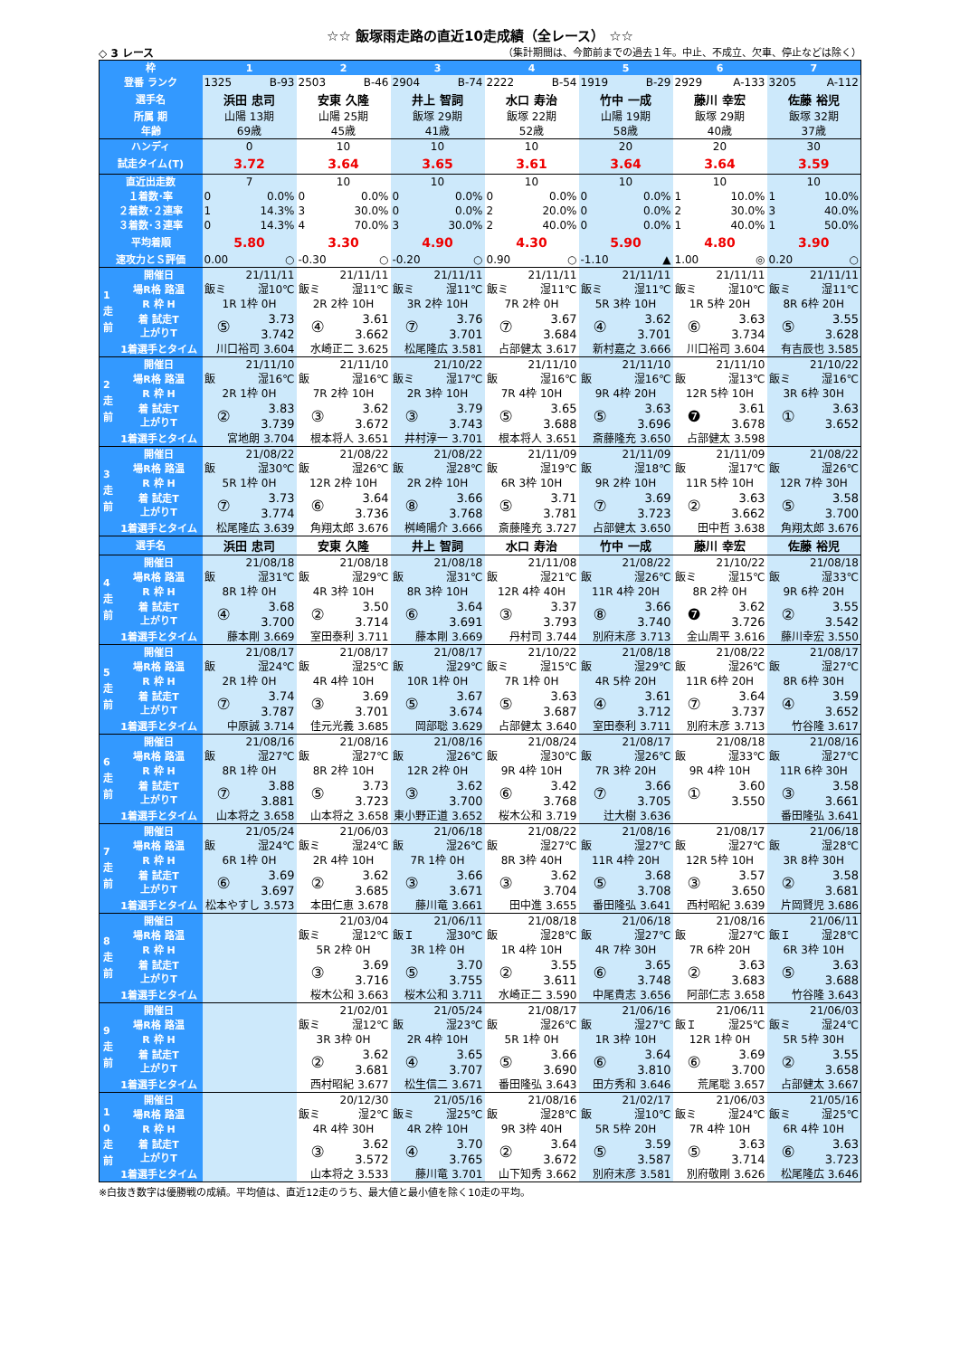☆☆ 飯塚雨走路の直近10走成績（全レース） ☆☆
◇ 3 レース （集計期間は、今節前までの過去１年。中止、不成立、欠車、停止などは除く）
| 枠 | | 1 | 2 | 3 | 4 | 5 | 6 | 7 |
| 登番 ランク | | 1325 B-93 | 2503 B-46 | 2904 B-74 | 2222 B-54 | 1919 B-29 | 2929 A-133 | 3205 A-112 |
| 選手名 | | 浜田 忠司 | 安東 久隆 | 井上 智詞 | 水口 寿治 | 竹中 一成 | 藤川 幸宏 | 佐藤 裕児 |
| 所属 期 | | 山陽 13期 | 山陽 25期 | 飯塚 29期 | 飯塚 22期 | 山陽 19期 | 飯塚 29期 | 飯塚 32期 |
| 年齢 | | 69歳 | 45歳 | 41歳 | 52歳 | 58歳 | 40歳 | 37歳 |
| ハンディ | | 0 | 10 | 10 | 10 | 20 | 20 | 30 |
| 試走タイム(T) | | 3.72 | 3.64 | 3.65 | 3.61 | 3.64 | 3.64 | 3.59 |
| 直近出走数 | | 7 | 10 | 10 | 10 | 10 | 10 | 10 |
| １着数･率 | | 0 0.0% | 0 0.0% | 0 0.0% | 0 0.0% | 0 0.0% | 1 10.0% | 1 10.0% |
| ２着数･２連率 | | 1 14.3% | 3 30.0% | 0 0.0% | 2 20.0% | 0 0.0% | 2 30.0% | 3 40.0% |
| ３着数･３連率 | | 0 14.3% | 4 70.0% | 3 30.0% | 2 40.0% | 0 0.0% | 1 40.0% | 1 50.0% |
| 平均着順 | | 5.80 | 3.30 | 4.90 | 4.30 | 5.90 | 4.80 | 3.90 |
| 速攻力とＳ評価 | | 0.00 ○ | -0.30 ○ | -0.20 ○ | 0.90 ○ | -1.10 ▲ | 1.00 ◎ | 0.20 ○ |
| 1 走 前 | 開催日 | 21/11/11 | 21/11/11 | 21/11/11 | 21/11/11 | 21/11/11 | 21/11/11 | 21/11/11 |
| | 場R格 路温 | 飯ミ 湿10℃ | 飯ミ 湿11℃ | 飯ミ 湿11℃ | 飯ミ 湿11℃ | 飯ミ 湿11℃ | 飯ミ 湿10℃ | 飯ミ 湿11℃ |
| | R 枠 H | 1R 1枠 0H | 2R 2枠 10H | 3R 2枠 10H | 7R 2枠 0H | 5R 3枠 10H | 1R 5枠 20H | 8R 6枠 20H |
| | 着 試走T 上がりT | ⑤ 3.73 3.742 | ④ 3.61 3.662 | ⑦ 3.76 3.701 | ⑦ 3.67 3.684 | ④ 3.62 3.701 | ⑥ 3.63 3.734 | ⑤ 3.55 3.628 |
| | 1着選手とタイム | 川口裕司 3.604 | 水崎正二 3.625 | 松尾隆広 3.581 | 占部健太 3.617 | 新村嘉之 3.666 | 川口裕司 3.604 | 有吉辰也 3.585 |
| 2 走 前 | 開催日 | 21/11/10 | 21/11/10 | 21/10/22 | 21/11/10 | 21/11/10 | 21/11/10 | 21/10/22 |
| | 場R格 路温 | 飯 湿16℃ | 飯 湿16℃ | 飯ミ 湿17℃ | 飯 湿16℃ | 飯 湿16℃ | 飯 湿13℃ | 飯ミ 湿16℃ |
| | R 枠 H | 2R 1枠 0H | 7R 2枠 10H | 2R 3枠 10H | 7R 4枠 10H | 9R 4枠 20H | 12R 5枠 10H | 3R 6枠 30H |
| | 着 試走T 上がりT | ② 3.83 3.739 | ③ 3.62 3.672 | ③ 3.79 3.743 | ⑤ 3.65 3.688 | ⑤ 3.63 3.696 | ❼ 3.61 3.678 | ① 3.63 3.652 |
| | 1着選手とタイム | 宮地朗 3.704 | 根本将人 3.651 | 井村淳一 3.701 | 根本将人 3.651 | 斎藤隆充 3.650 | 占部健太 3.598 | |
| 3 走 前 | 開催日 | 21/08/22 | 21/08/22 | 21/08/22 | 21/11/09 | 21/11/09 | 21/11/09 | 21/08/22 |
| | 場R格 路温 | 飯 湿30℃ | 飯 湿26℃ | 飯 湿28℃ | 飯 湿19℃ | 飯 湿18℃ | 飯 湿17℃ | 飯 湿26℃ |
| | R 枠 H | 5R 1枠 0H | 12R 2枠 10H | 2R 2枠 10H | 6R 3枠 10H | 9R 2枠 10H | 11R 5枠 10H | 12R 7枠 30H |
| | 着 試走T 上がりT | ⑦ 3.73 3.774 | ⑥ 3.64 3.736 | ⑧ 3.66 3.768 | ⑤ 3.71 3.781 | ⑦ 3.69 3.723 | ② 3.63 3.662 | ⑤ 3.58 3.700 |
| | 1着選手とタイム | 松尾隆広 3.639 | 角翔太郎 3.676 | 桝崎陽介 3.666 | 斎藤隆充 3.727 | 占部健太 3.650 | 田中哲 3.638 | 角翔太郎 3.676 |
| 選手名 | | 浜田 忠司 | 安東 久隆 | 井上 智詞 | 水口 寿治 | 竹中 一成 | 藤川 幸宏 | 佐藤 裕児 |
| 4 走 前 | 開催日 | 21/08/18 | 21/08/18 | 21/08/18 | 21/11/08 | 21/08/22 | 21/10/22 | 21/08/18 |
| | 場R格 路温 | 飯 湿31℃ | 飯 湿29℃ | 飯 湿31℃ | 飯 湿21℃ | 飯 湿26℃ | 飯ミ 湿15℃ | 飯 湿33℃ |
| | R 枠 H | 8R 1枠 0H | 4R 3枠 10H | 8R 3枠 10H | 12R 4枠 40H | 11R 4枠 20H | 8R 2枠 0H | 9R 6枠 20H |
| | 着 試走T 上がりT | ④ 3.68 3.700 | ② 3.50 3.714 | ⑥ 3.64 3.691 | ③ 3.37 3.793 | ⑧ 3.66 3.740 | ❼ 3.62 3.726 | ② 3.55 3.542 |
| | 1着選手とタイム | 藤本剛 3.669 | 室田泰利 3.711 | 藤本剛 3.669 | 丹村司 3.744 | 別府末彦 3.713 | 金山周平 3.616 | 藤川幸宏 3.550 |
| 5 走 前 | 開催日 | 21/08/17 | 21/08/17 | 21/08/17 | 21/10/22 | 21/08/18 | 21/08/22 | 21/08/17 |
| | 場R格 路温 | 飯 湿24℃ | 飯 湿25℃ | 飯 湿29℃ | 飯ミ 湿15℃ | 飯 湿29℃ | 飯 湿26℃ | 飯 湿27℃ |
| | R 枠 H | 2R 1枠 0H | 4R 4枠 10H | 10R 1枠 0H | 7R 1枠 0H | 4R 5枠 20H | 11R 6枠 20H | 8R 6枠 30H |
| | 着 試走T 上がりT | ⑦ 3.74 3.787 | ③ 3.69 3.701 | ⑤ 3.67 3.674 | ⑤ 3.63 3.687 | ④ 3.61 3.712 | ⑦ 3.64 3.737 | ④ 3.59 3.652 |
| | 1着選手とタイム | 中原誠 3.714 | 佳元光義 3.685 | 岡部聡 3.629 | 占部健太 3.640 | 室田泰利 3.711 | 別府末彦 3.713 | 竹谷隆 3.617 |
| 6 走 前 | 開催日 | 21/08/16 | 21/08/16 | 21/08/16 | 21/08/24 | 21/08/17 | 21/08/18 | 21/08/16 |
| | 場R格 路温 | 飯 湿27℃ | 飯 湿27℃ | 飯 湿26℃ | 飯 湿30℃ | 飯 湿26℃ | 飯 湿33℃ | 飯 湿27℃ |
| | R 枠 H | 8R 1枠 0H | 8R 2枠 10H | 12R 2枠 0H | 9R 4枠 10H | 7R 3枠 20H | 9R 4枠 10H | 11R 6枠 30H |
| | 着 試走T 上がりT | ⑦ 3.88 3.881 | ⑤ 3.73 3.723 | ③ 3.62 3.700 | ⑥ 3.42 3.768 | ⑦ 3.66 3.705 | ① 3.60 3.550 | ③ 3.58 3.661 |
| | 1着選手とタイム | 山本将之 3.658 | 山本将之 3.658 | 東小野正道 3.652 | 桜木公和 3.719 | 辻大樹 3.636 | | 番田隆弘 3.641 |
| 7 走 前 | 開催日 | 21/05/24 | 21/06/03 | 21/06/18 | 21/08/22 | 21/08/16 | 21/08/17 | 21/06/18 |
| | 場R格 路温 | 飯 湿24℃ | 飯ミ 湿24℃ | 飯 湿26℃ | 飯 湿27℃ | 飯 湿27℃ | 飯 湿27℃ | 飯 湿28℃ |
| | R 枠 H | 6R 1枠 0H | 2R 4枠 10H | 7R 1枠 0H | 8R 3枠 40H | 11R 4枠 20H | 12R 5枠 10H | 3R 8枠 30H |
| | 着 試走T 上がりT | ⑥ 3.69 3.697 | ② 3.62 3.685 | ③ 3.66 3.671 | ③ 3.62 3.704 | ⑤ 3.68 3.708 | ③ 3.57 3.650 | ② 3.58 3.681 |
| | 1着選手とタイム | 松本やすし 3.573 | 本田仁恵 3.678 | 藤川竜 3.661 | 田中進 3.655 | 番田隆弘 3.641 | 西村昭紀 3.639 | 片岡賢児 3.686 |
| 8 走 前 | 開催日 | | 21/03/04 | 21/06/11 | 21/08/18 | 21/06/18 | 21/08/16 | 21/06/11 |
| | 場R格 路温 | | 飯ミ 湿12℃ | 飯Ｉ 湿30℃ | 飯 湿28℃ | 飯 湿27℃ | 飯 湿27℃ | 飯Ｉ 湿28℃ |
| | R 枠 H | | 5R 2枠 0H | 3R 1枠 0H | 1R 4枠 10H | 4R 7枠 30H | 7R 6枠 20H | 6R 3枠 10H |
| | 着 試走T 上がりT | | ③ 3.69 3.716 | ⑤ 3.70 3.755 | ② 3.55 3.611 | ⑥ 3.65 3.748 | ② 3.63 3.683 | ⑤ 3.63 3.688 |
| | 1着選手とタイム | | 桜木公和 3.663 | 桜木公和 3.711 | 水崎正二 3.590 | 中尾貴志 3.656 | 阿部仁志 3.658 | 竹谷隆 3.643 |
| 9 走 前 | 開催日 | | 21/02/01 | 21/05/24 | 21/08/17 | 21/06/16 | 21/06/11 | 21/06/03 |
| | 場R格 路温 | | 飯ミ 湿12℃ | 飯 湿23℃ | 飯 湿26℃ | 飯 湿27℃ | 飯Ｉ 湿25℃ | 飯ミ 湿24℃ |
| | R 枠 H | | 3R 3枠 0H | 2R 4枠 10H | 5R 1枠 0H | 1R 3枠 10H | 12R 1枠 0H | 5R 5枠 30H |
| | 着 試走T 上がりT | | ② 3.62 3.681 | ④ 3.65 3.707 | ⑤ 3.66 3.690 | ⑥ 3.64 3.810 | ⑥ 3.69 3.700 | ② 3.55 3.658 |
| | 1着選手とタイム | | 西村昭紀 3.677 | 松生信二 3.671 | 番田隆弘 3.643 | 田方秀和 3.646 | 荒尾聡 3.657 | 占部健太 3.667 |
| 1 0 走 前 | 開催日 | | 20/12/30 | 21/05/16 | 21/08/16 | 21/02/17 | 21/06/03 | 21/05/16 |
| | 場R格 路温 | | 飯ミ 湿2℃ | 飯ミ 湿25℃ | 飯 湿28℃ | 飯 湿10℃ | 飯ミ 湿24℃ | 飯ミ 湿25℃ |
| | R 枠 H | | 4R 4枠 30H | 4R 2枠 10H | 9R 3枠 40H | 5R 5枠 20H | 7R 4枠 10H | 6R 4枠 10H |
| | 着 試走T 上がりT | | ③ 3.62 3.572 | ④ 3.70 3.765 | ② 3.64 3.672 | ⑤ 3.59 3.587 | ⑤ 3.63 3.714 | ⑥ 3.63 3.723 |
| | 1着選手とタイム | | 山本将之 3.533 | 藤川竜 3.701 | 山下知秀 3.662 | 別府末彦 3.581 | 別府敬剛 3.626 | 松尾隆広 3.646 |
※白抜き数字は優勝戦の成績。平均値は、直近12走のうち、最大値と最小値を除く10走の平均。